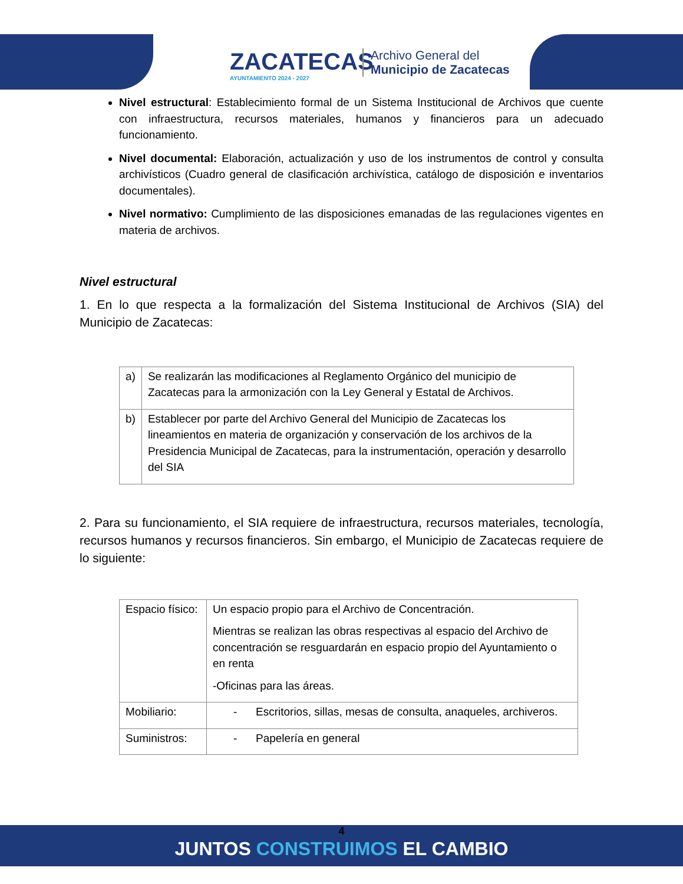ZACATECAS
AYUNTAMIENTO 2024 - 2027
Archivo General del
Municipio de Zacatecas
Nivel estructural: Establecimiento formal de un Sistema Institucional de Archivos que cuente con infraestructura, recursos materiales, humanos y financieros para un adecuado funcionamiento.
Nivel documental: Elaboración, actualización y uso de los instrumentos de control y consulta archivísticos (Cuadro general de clasificación archivística, catálogo de disposición e inventarios documentales).
Nivel normativo: Cumplimiento de las disposiciones emanadas de las regulaciones vigentes en materia de archivos.
Nivel estructural
1. En lo que respecta a la formalización del Sistema Institucional de Archivos (SIA) del Municipio de Zacatecas:
| a) | Se realizarán las modificaciones al Reglamento Orgánico del municipio de Zacatecas para la armonización con la Ley General y Estatal de Archivos. |
| b) | Establecer por parte del Archivo General del Municipio de Zacatecas los lineamientos en materia de organización y conservación de los archivos de la Presidencia Municipal de Zacatecas, para la instrumentación, operación y desarrollo del SIA |
2. Para su funcionamiento, el SIA requiere de infraestructura, recursos materiales, tecnología, recursos humanos y recursos financieros. Sin embargo, el Municipio de Zacatecas requiere de lo siguiente:
| Espacio físico: | Un espacio propio para el Archivo de Concentración. Mientras se realizan las obras respectivas al espacio del Archivo de concentración se resguardarán en espacio propio del Ayuntamiento o en renta -Oficinas para las áreas. |
| Mobiliario: | - Escritorios, sillas, mesas de consulta, anaqueles, archiveros. |
| Suministros: | - Papelería en general |
4
JUNTOS CONSTRUIMOS EL CAMBIO